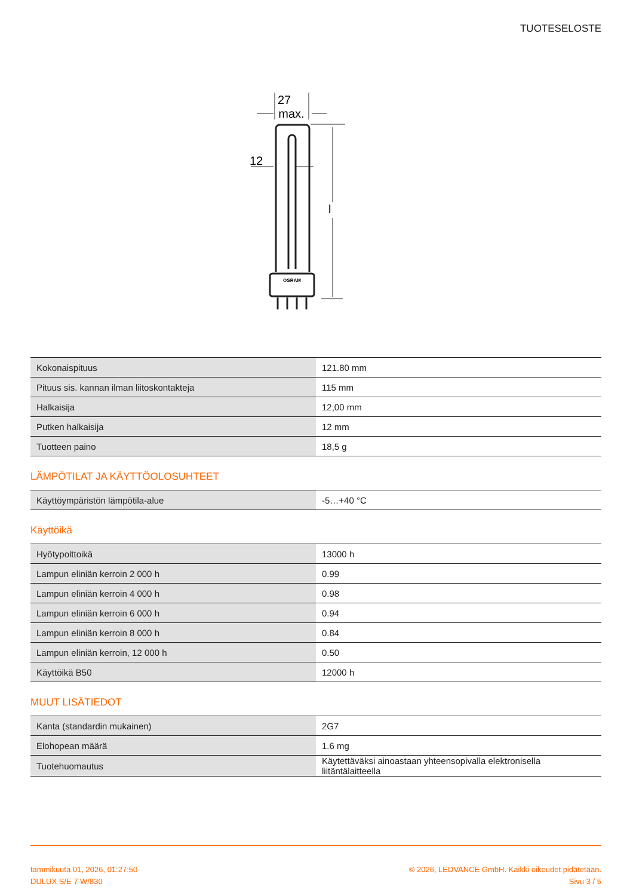TUOTESELOSTE
27
max.
12
l
OSRAM
| Kokonaispituus | 121.80 mm |
| Pituus sis. kannan ilman liitoskontakteja | 115 mm |
| Halkaisija | 12,00 mm |
| Putken halkaisija | 12 mm |
| Tuotteen paino | 18,5 g |
LÄMPÖTILAT JA KÄYTTÖOLOSUHTEET
| Käyttöympäristön lämpötila-alue | -5…+40 °C |
Käyttöikä
| Hyötypolttoikä | 13000 h |
| Lampun eliniän kerroin 2 000 h | 0.99 |
| Lampun eliniän kerroin 4 000 h | 0.98 |
| Lampun eliniän kerroin 6 000 h | 0.94 |
| Lampun eliniän kerroin 8 000 h | 0.84 |
| Lampun eliniän kerroin, 12 000 h | 0.50 |
| Käyttöikä B50 | 12000 h |
MUUT LISÄTIEDOT
| Kanta (standardin mukainen) | 2G7 |
| Elohopean määrä | 1.6 mg |
| Tuotehuomautus | Käytettäväksi ainoastaan yhteensopivalla elektronisella liitäntälaitteella |
tammikuuta 01, 2026, 01:27:50
DULUX S/E 7 W/830
© 2026, LEDVANCE GmbH. Kaikki oikeudet pidätetään.
Sivu 3 / 5